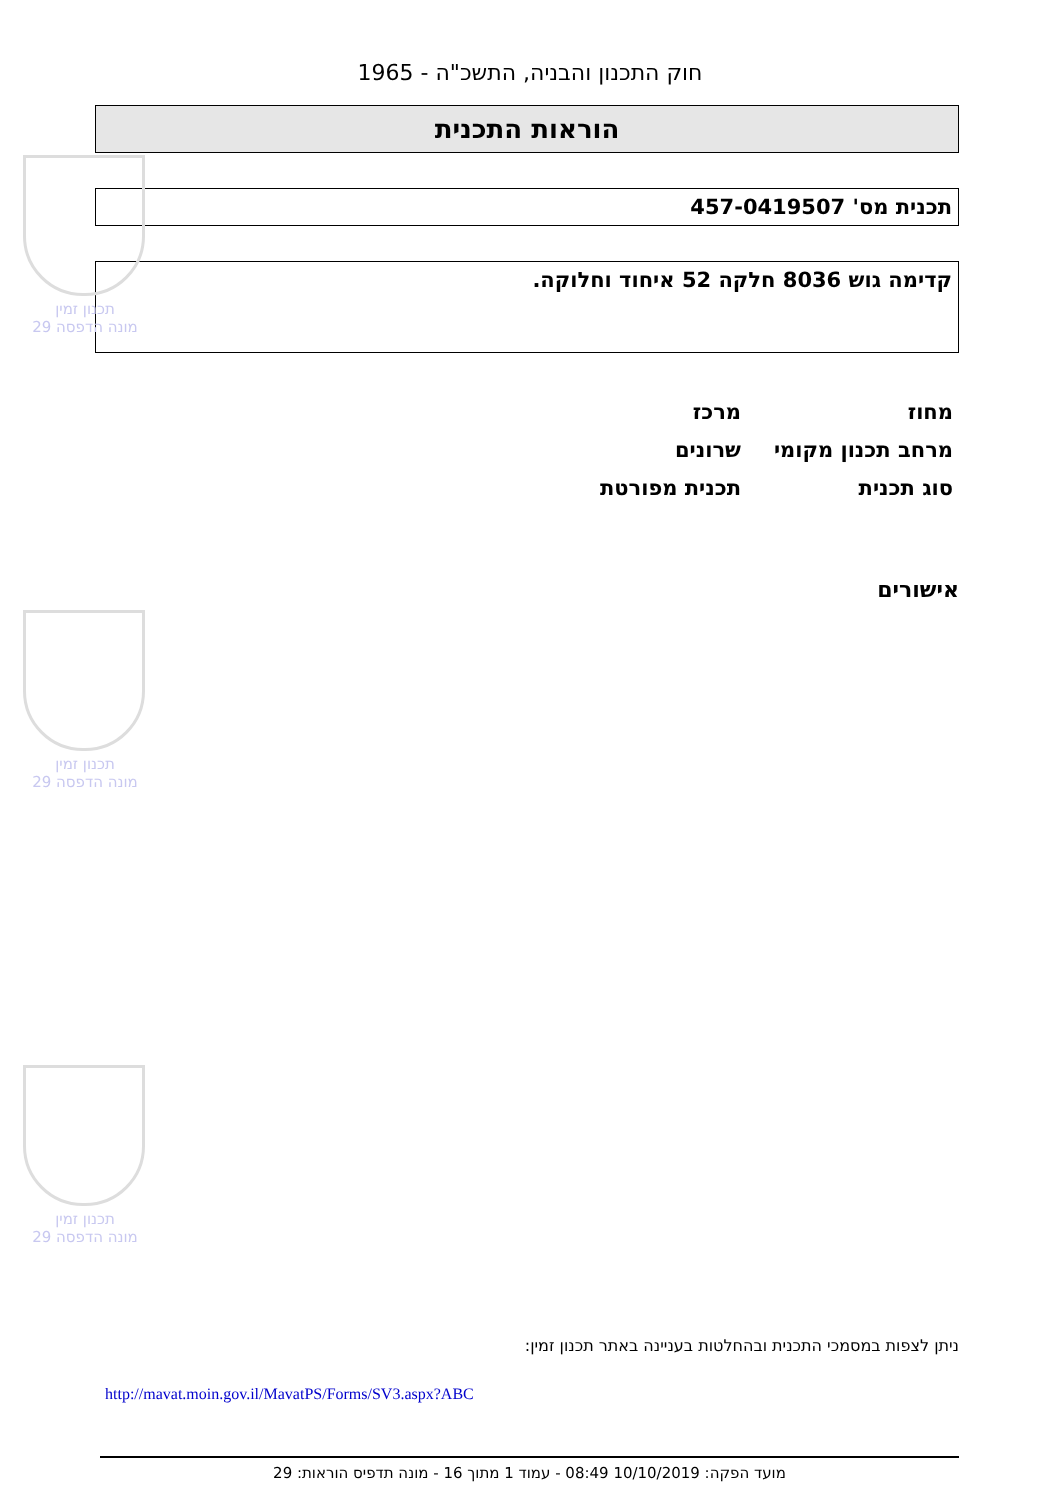תכנון זמין
מונה הדפסה 29
תכנון זמין
מונה הדפסה 29
תכנון זמין
מונה הדפסה 29
חוק התכנון והבניה, התשכ"ה - 1965
הוראות התכנית
תכנית מס' 457-0419507
קדימה גוש 8036 חלקה 52 איחוד וחלוקה.
| מחוז | מרכז |
| מרחב תכנון מקומי | שרונים |
| סוג תכנית | תכנית מפורטת |
אישורים
ניתן לצפות במסמכי התכנית ובהחלטות בעניינה באתר תכנון זמין:
http://mavat.moin.gov.il/MavatPS/Forms/SV3.aspx?ABC
מועד הפקה: 10/10/2019 08:49 - עמוד 1 מתוך 16 - מונה תדפיס הוראות: 29